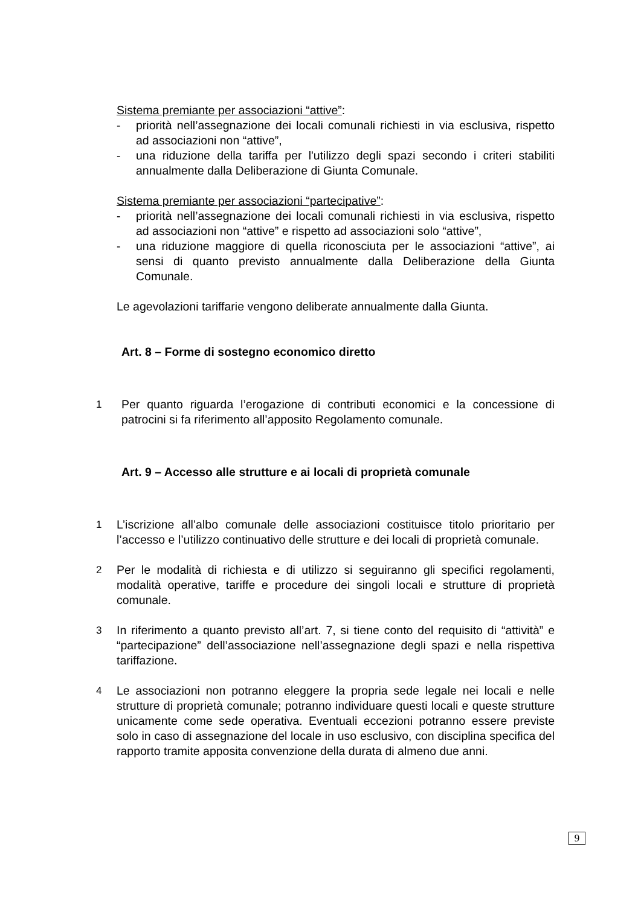Sistema premiante per associazioni “attive”:
- priorità nell’assegnazione dei locali comunali richiesti in via esclusiva, rispetto ad associazioni non “attive”,
- una riduzione della tariffa per l'utilizzo degli spazi secondo i criteri stabiliti annualmente dalla Deliberazione di Giunta Comunale.
Sistema premiante per associazioni “partecipative”:
- priorità nell’assegnazione dei locali comunali richiesti in via esclusiva, rispetto ad associazioni non “attive” e rispetto ad associazioni solo “attive”,
- una riduzione maggiore di quella riconosciuta per le associazioni “attive”, ai sensi di quanto previsto annualmente dalla Deliberazione della Giunta Comunale.
Le agevolazioni tariffarie vengono deliberate annualmente dalla Giunta.
Art. 8 – Forme di sostegno economico diretto
1 Per quanto riguarda l’erogazione di contributi economici e la concessione di patrocini si fa riferimento all’apposito Regolamento comunale.
Art. 9 – Accesso alle strutture e ai locali di proprietà comunale
1 L’iscrizione all’albo comunale delle associazioni costituisce titolo prioritario per l’accesso e l’utilizzo continuativo delle strutture e dei locali di proprietà comunale.
2 Per le modalità di richiesta e di utilizzo si seguiranno gli specifici regolamenti, modalità operative, tariffe e procedure dei singoli locali e strutture di proprietà comunale.
3 In riferimento a quanto previsto all’art. 7, si tiene conto del requisito di “attività” e “partecipazione” dell’associazione nell’assegnazione degli spazi e nella rispettiva tariffazione.
4 Le associazioni non potranno eleggere la propria sede legale nei locali e nelle strutture di proprietà comunale; potranno individuare questi locali e queste strutture unicamente come sede operativa. Eventuali eccezioni potranno essere previste solo in caso di assegnazione del locale in uso esclusivo, con disciplina specifica del rapporto tramite apposita convenzione della durata di almeno due anni.
9